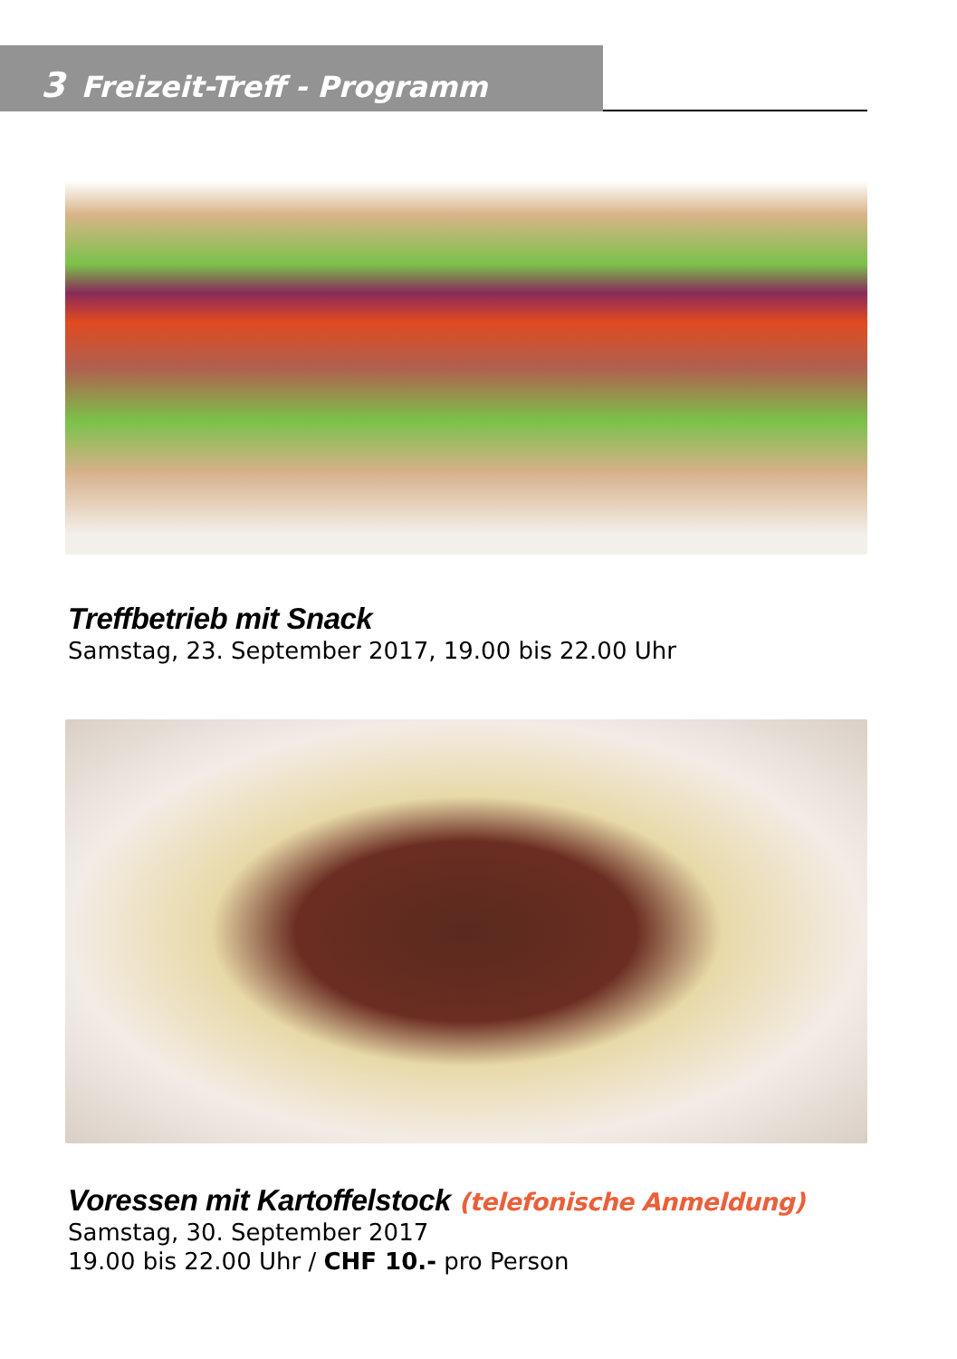3 Freizeit-Treff - Programm
Treffbetrieb mit Snack
Samstag, 23. September 2017, 19.00 bis 22.00 Uhr
Voressen mit Kartoffelstock (telefonische Anmeldung)
Samstag, 30. September 2017
19.00 bis 22.00 Uhr / CHF 10.- pro Person